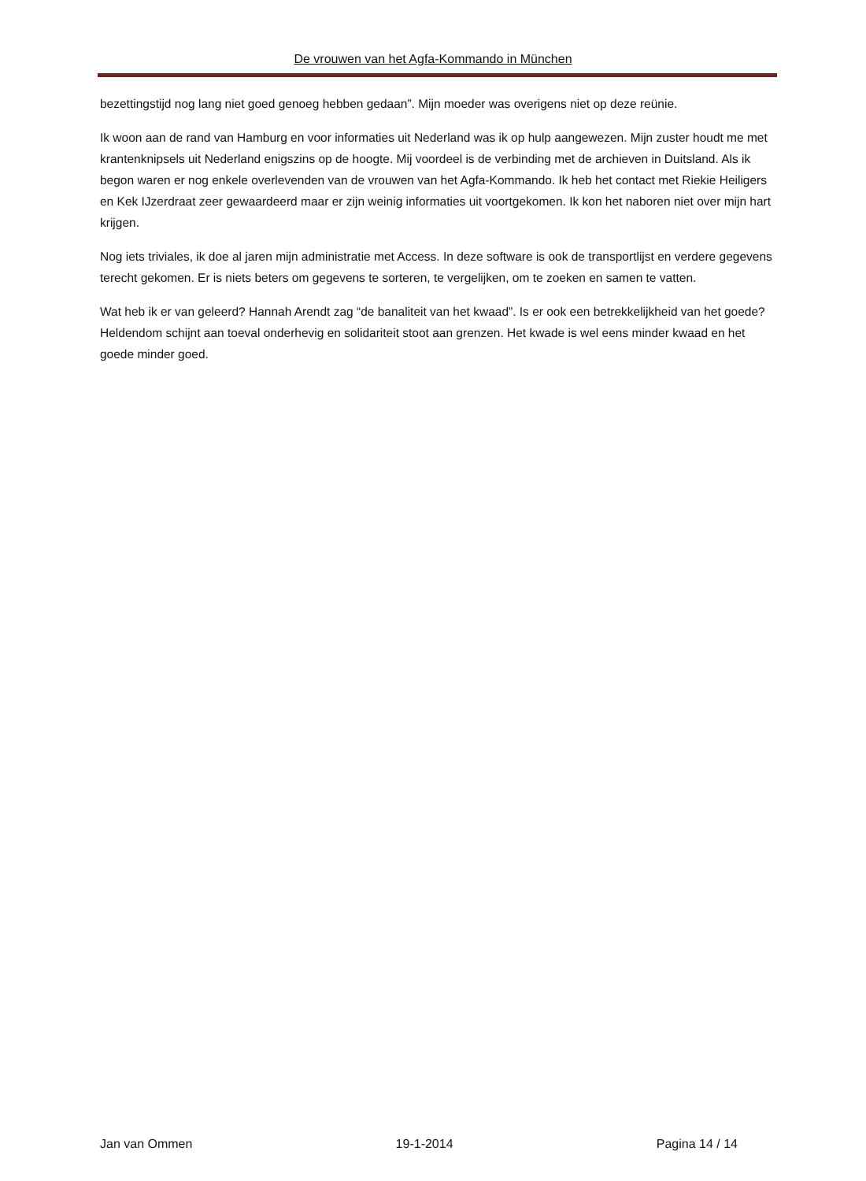De vrouwen van het Agfa-Kommando in München
bezettingstijd nog lang niet goed genoeg hebben gedaan”. Mijn moeder was overigens niet op deze reünie.
Ik woon aan de rand van Hamburg en voor informaties uit Nederland was ik op hulp aangewezen. Mijn zuster houdt me met krantenknipsels uit Nederland enigszins op de hoogte. Mij voordeel is de verbinding met de archieven in Duitsland. Als ik begon waren er nog enkele overlevenden van de vrouwen van het Agfa-Kommando. Ik heb het contact met Riekie Heiligers en Kek IJzerdraat zeer gewaardeerd maar er zijn weinig informaties uit voortgekomen. Ik kon het naboren niet over mijn hart krijgen.
Nog iets triviales, ik doe al jaren mijn administratie met Access. In deze software is ook de transportlijst en verdere gegevens terecht gekomen. Er is niets beters om gegevens te sorteren, te vergelijken, om te zoeken en samen te vatten.
Wat heb ik er van geleerd? Hannah Arendt zag “de banaliteit van het kwaad”. Is er ook een betrekkelijkheid van het goede? Heldendom schijnt aan toeval onderhevig en solidariteit stoot aan grenzen. Het kwade is wel eens minder kwaad en het goede minder goed.
Jan van Ommen 19-1-2014 Pagina 14 / 14